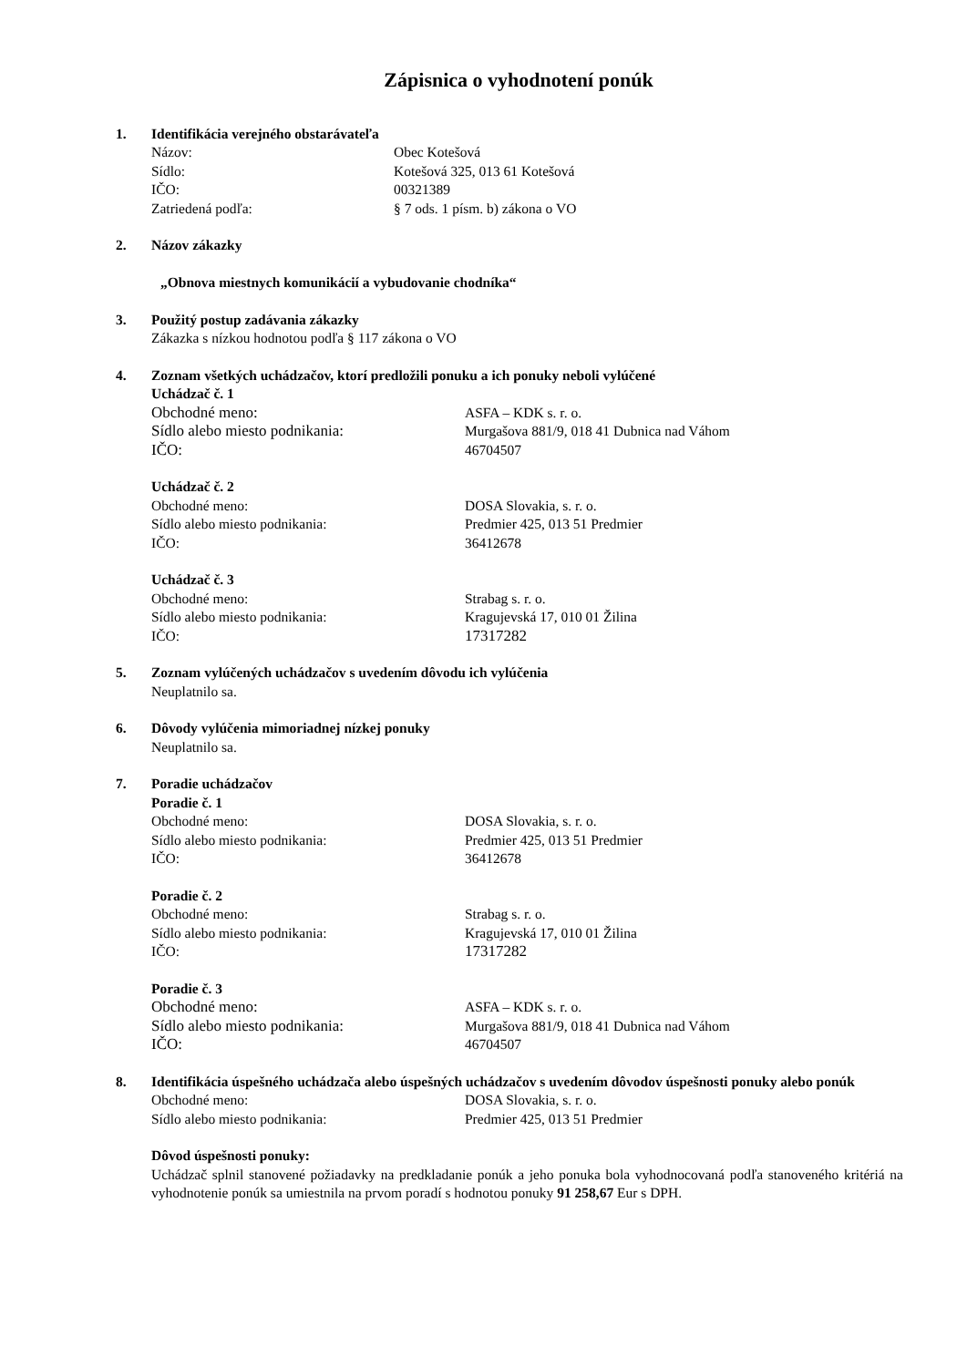Zápisnica o vyhodnotení ponúk
1. Identifikácia verejného obstarávateľa
Názov: Obec Kotešová
Sídlo: Kotešová 325, 013 61 Kotešová
IČO: 00321389
Zatriedená podľa: § 7 ods. 1 písm. b) zákona o VO
2. Názov zákazky
„Obnova miestnych komunikácií a vybudovanie chodníka“
3. Použitý postup zadávania zákazky
Zákazka s nízkou hodnotou podľa § 117 zákona o VO
4. Zoznam všetkých uchádzačov, ktorí predložili ponuku a ich ponuky neboli vylúčené
Uchádzač č. 1
Obchodné meno: ASFA – KDK s. r. o.
Sídlo alebo miesto podnikania: Murgašova 881/9, 018 41 Dubnica nad Váhom
IČO: 46704507
Uchádzač č. 2
Obchodné meno: DOSA Slovakia, s. r. o.
Sídlo alebo miesto podnikania: Predmier 425, 013 51 Predmier
IČO: 36412678
Uchádzač č. 3
Obchodné meno: Strabag s. r. o.
Sídlo alebo miesto podnikania: Kragujevská 17, 010 01 Žilina
IČO: 17317282
5. Zoznam vylúčených uchádzačov s uvedením dôvodu ich vylúčenia
Neuplatnilo sa.
6. Dôvody vylúčenia mimoriadnej nízkej ponuky
Neuplatnilo sa.
7. Poradie uchádzačov
Poradie č. 1
Obchodné meno: DOSA Slovakia, s. r. o.
Sídlo alebo miesto podnikania: Predmier 425, 013 51 Predmier
IČO: 36412678
Poradie č. 2
Obchodné meno: Strabag s. r. o.
Sídlo alebo miesto podnikania: Kragujevská 17, 010 01 Žilina
IČO: 17317282
Poradie č. 3
Obchodné meno: ASFA – KDK s. r. o.
Sídlo alebo miesto podnikania: Murgašova 881/9, 018 41 Dubnica nad Váhom
IČO: 46704507
8. Identifikácia úspešného uchádzača alebo úspešných uchádzačov s uvedením dôvodov úspešnosti ponuky alebo ponúk
Obchodné meno: DOSA Slovakia, s. r. o.
Sídlo alebo miesto podnikania: Predmier 425, 013 51 Predmier
Dôvod úspešnosti ponuky:
Uchádzač splnil stanovené požiadavky na predkladanie ponúk a jeho ponuka bola vyhodnocovaná podľa stanoveného kritériá na vyhodnotenie ponúk sa umiestnila na prvom poradí s hodnotou ponuky 91 258,67 Eur s DPH.